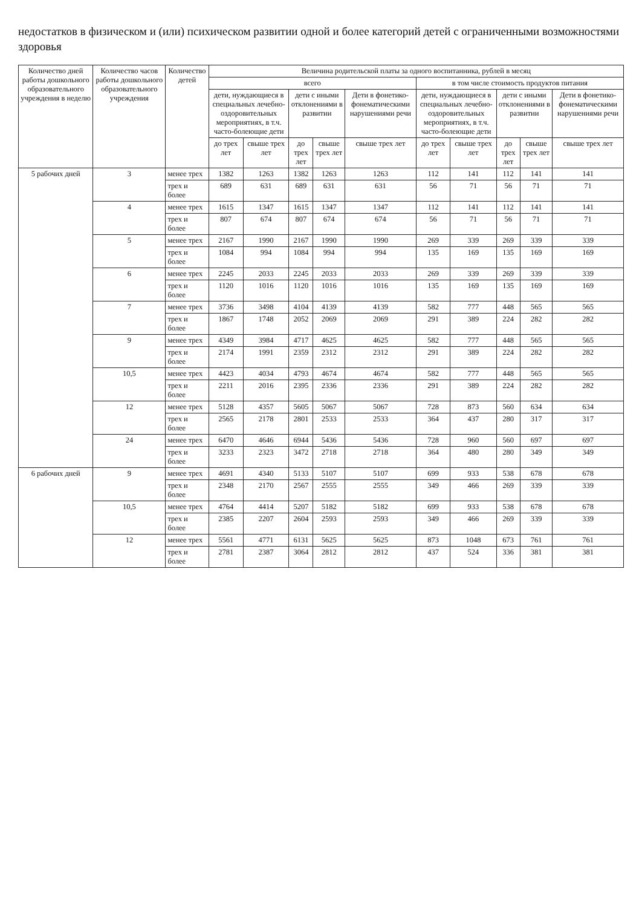недостатков в физическом и (или) психическом развитии одной и более категорий детей с ограниченными возможностями здоровья
| Количество дней работы дошкольного образовательного учреждения в неделю | Количество часов работы дошкольного образовательного учреждения | Количество детей | Величина родительской платы за одного воспитанника, рублей в месяц | | | | | | | | | |
| --- | --- | --- | --- | --- | --- | --- | --- | --- | --- | --- | --- | --- |
| | | | всего | | | | | в том числе стоимость продуктов питания | | | | |
| | | | дети, нуждающиеся в специальных лечебно-оздоровительных мероприятиях, в т.ч. часто-болеющие дети | | дети с иными отклонениями в развитии | | Дети в фонетико-фонематическими нарушениями речи | дети, нуждающиеся в специальных лечебно-оздоровительных мероприятиях, в т.ч. часто-болеющие дети | | дети с иными отклонениями в развитии | | Дети в фонетико-фонематическими нарушениями речи |
| | | | до трех лет | свыше трех лет | до трех лет | свыше трех лет | свыше трех лет | до трех лет | свыше трех лет | до трех лет | свыше трех лет | свыше трех лет |
| 5 рабочих дней | 3 | менее трех | 1382 | 1263 | 1382 | 1263 | 1263 | 112 | 141 | 112 | 141 | 141 |
| | | трех и более | 689 | 631 | 689 | 631 | 631 | 56 | 71 | 56 | 71 | 71 |
| | 4 | менее трех | 1615 | 1347 | 1615 | 1347 | 1347 | 112 | 141 | 112 | 141 | 141 |
| | | трех и более | 807 | 674 | 807 | 674 | 674 | 56 | 71 | 56 | 71 | 71 |
| | 5 | менее трех | 2167 | 1990 | 2167 | 1990 | 1990 | 269 | 339 | 269 | 339 | 339 |
| | | трех и более | 1084 | 994 | 1084 | 994 | 994 | 135 | 169 | 135 | 169 | 169 |
| | 6 | менее трех | 2245 | 2033 | 2245 | 2033 | 2033 | 269 | 339 | 269 | 339 | 339 |
| | | трех и более | 1120 | 1016 | 1120 | 1016 | 1016 | 135 | 169 | 135 | 169 | 169 |
| | 7 | менее трех | 3736 | 3498 | 4104 | 4139 | 4139 | 582 | 777 | 448 | 565 | 565 |
| | | трех и более | 1867 | 1748 | 2052 | 2069 | 2069 | 291 | 389 | 224 | 282 | 282 |
| | 9 | менее трех | 4349 | 3984 | 4717 | 4625 | 4625 | 582 | 777 | 448 | 565 | 565 |
| | | трех и более | 2174 | 1991 | 2359 | 2312 | 2312 | 291 | 389 | 224 | 282 | 282 |
| | 10,5 | менее трех | 4423 | 4034 | 4793 | 4674 | 4674 | 582 | 777 | 448 | 565 | 565 |
| | | трех и более | 2211 | 2016 | 2395 | 2336 | 2336 | 291 | 389 | 224 | 282 | 282 |
| | 12 | менее трех | 5128 | 4357 | 5605 | 5067 | 5067 | 728 | 873 | 560 | 634 | 634 |
| | | трех и более | 2565 | 2178 | 2801 | 2533 | 2533 | 364 | 437 | 280 | 317 | 317 |
| | 24 | менее трех | 6470 | 4646 | 6944 | 5436 | 5436 | 728 | 960 | 560 | 697 | 697 |
| | | трех и более | 3233 | 2323 | 3472 | 2718 | 2718 | 364 | 480 | 280 | 349 | 349 |
| 6 рабочих дней | 9 | менее трех | 4691 | 4340 | 5133 | 5107 | 5107 | 699 | 933 | 538 | 678 | 678 |
| | | трех и более | 2348 | 2170 | 2567 | 2555 | 2555 | 349 | 466 | 269 | 339 | 339 |
| | 10,5 | менее трех | 4764 | 4414 | 5207 | 5182 | 5182 | 699 | 933 | 538 | 678 | 678 |
| | | трех и более | 2385 | 2207 | 2604 | 2593 | 2593 | 349 | 466 | 269 | 339 | 339 |
| | 12 | менее трех | 5561 | 4771 | 6131 | 5625 | 5625 | 873 | 1048 | 673 | 761 | 761 |
| | | трех и более | 2781 | 2387 | 3064 | 2812 | 2812 | 437 | 524 | 336 | 381 | 381 |